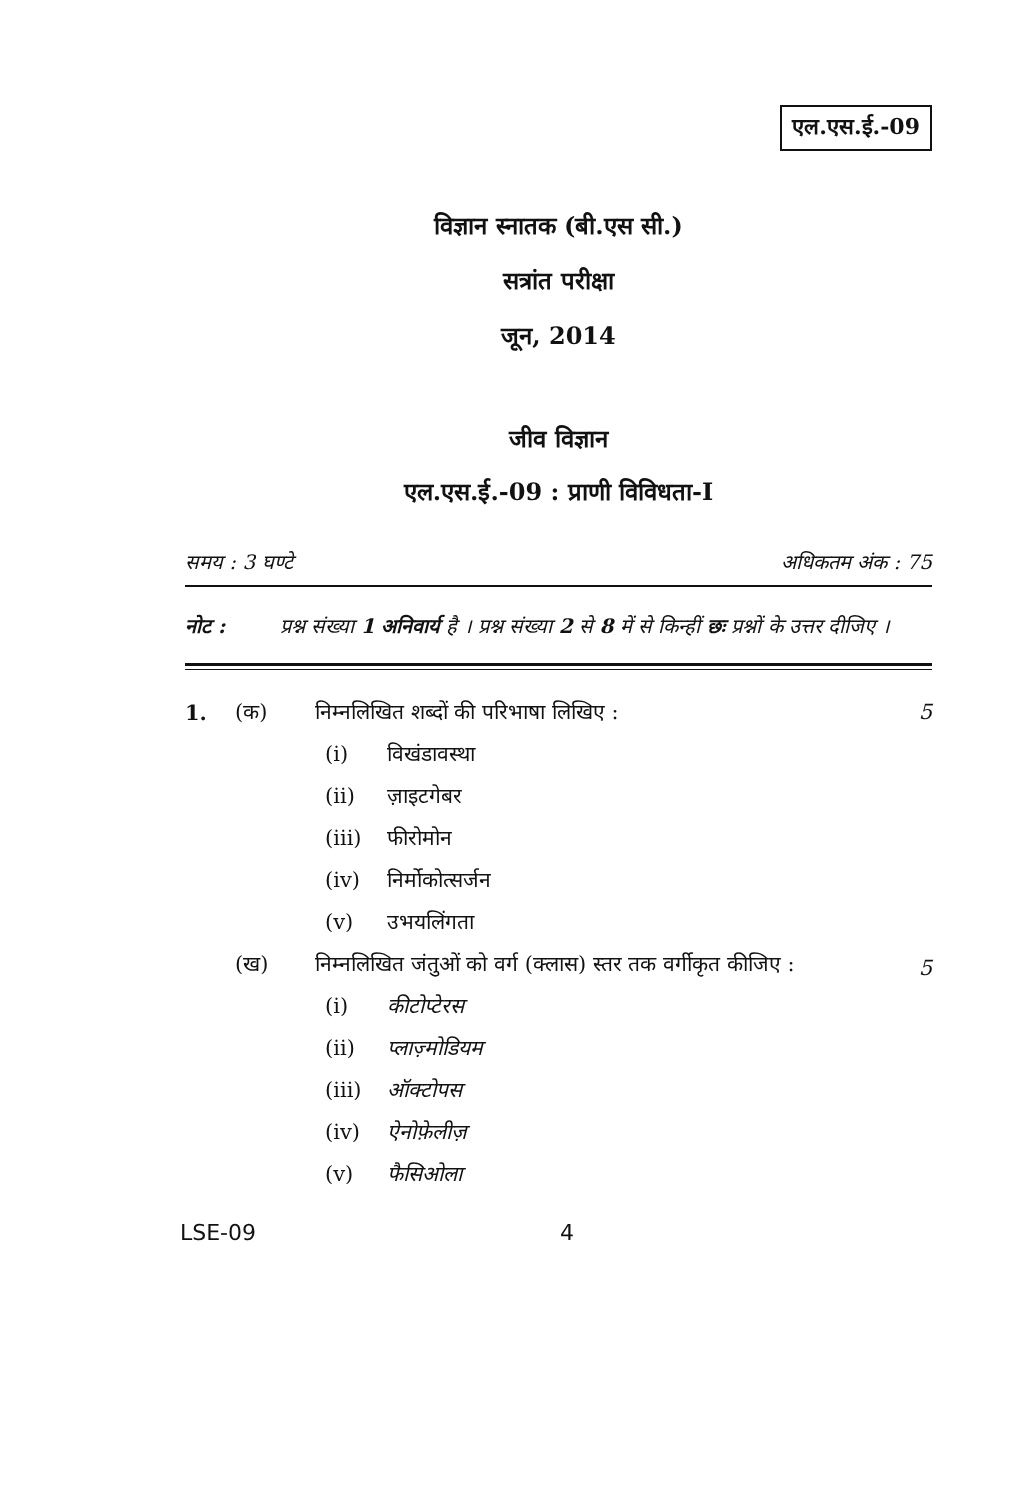एल.एस.ई.-09
विज्ञान स्नातक (बी.एस सी.)
सत्रांत परीक्षा
जून, 2014
जीव विज्ञान
एल.एस.ई.-09 : प्राणी विविधता-I
समय : 3 घण्टे अधिकतम अंक : 75
नोट : प्रश्न संख्या 1 अनिवार्य है । प्रश्न संख्या 2 से 8 में से किन्हीं छः प्रश्नों के उत्तर दीजिए ।
1. (क) निम्नलिखित शब्दों की परिभाषा लिखिए : 5
(i) विखंडावस्था
(ii) ज़ाइटगेबर
(iii) फीरोमोन
(iv) निर्मोकोत्सर्जन
(v) उभयलिंगता
(ख) निम्नलिखित जंतुओं को वर्ग (क्लास) स्तर तक वर्गीकृत कीजिए : 5
(i) कीटोप्टेरस
(ii) प्लाज़्मोडियम
(iii) ऑक्टोपस
(iv) ऐनोफ़ेलीज़
(v) फैसिओला
LSE-09 4